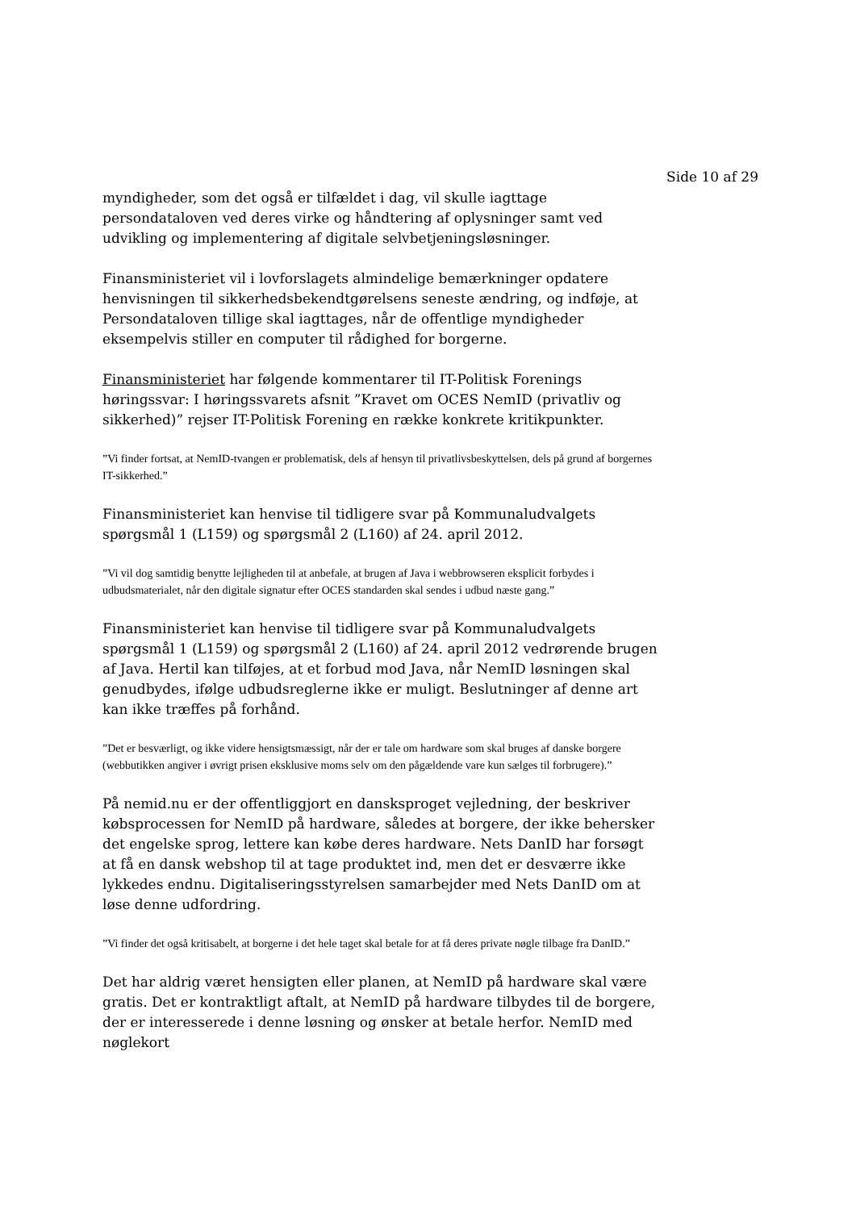Side 10 af 29
myndigheder, som det også er tilfældet i dag, vil skulle iagttage persondataloven ved deres virke og håndtering af oplysninger samt ved udvikling og implementering af digitale selvbetjeningsløsninger.
Finansministeriet vil i lovforslagets almindelige bemærkninger opdatere henvisningen til sikkerhedsbekendtgørelsens seneste ændring, og indføje, at Persondataloven tillige skal iagttages, når de offentlige myndigheder eksempelvis stiller en computer til rådighed for borgerne.
Finansministeriet har følgende kommentarer til IT-Politisk Forenings høringssvar: I høringssvarets afsnit ”Kravet om OCES NemID (privatliv og sikkerhed)” rejser IT-Politisk Forening en række konkrete kritikpunkter.
”Vi finder fortsat, at NemID-tvangen er problematisk, dels af hensyn til privatlivsbeskyttelsen, dels på grund af borgernes IT-sikkerhed.”
Finansministeriet kan henvise til tidligere svar på Kommunaludvalgets spørgsmål 1 (L159) og spørgsmål 2 (L160) af 24. april 2012.
”Vi vil dog samtidig benytte lejligheden til at anbefale, at brugen af Java i webbrowseren eksplicit forbydes i udbudsmaterialet, når den digitale signatur efter OCES standarden skal sendes i udbud næste gang.”
Finansministeriet kan henvise til tidligere svar på Kommunaludvalgets spørgsmål 1 (L159) og spørgsmål 2 (L160) af 24. april 2012 vedrørende brugen af Java. Hertil kan tilføjes, at et forbud mod Java, når NemID løsningen skal genudbydes, ifølge udbudsreglerne ikke er muligt. Beslutninger af denne art kan ikke træffes på forhånd.
”Det er besværligt, og ikke videre hensigtsmæssigt, når der er tale om hardware som skal bruges af danske borgere (webbutikken angiver i øvrigt prisen eksklusive moms selv om den pågældende vare kun sælges til forbrugere).”
På nemid.nu er der offentliggjort en dansksproget vejledning, der beskriver købsprocessen for NemID på hardware, således at borgere, der ikke behersker det engelske sprog, lettere kan købe deres hardware. Nets DanID har forsøgt at få en dansk webshop til at tage produktet ind, men det er desværre ikke lykkedes endnu. Digitaliseringsstyrelsen samarbejder med Nets DanID om at løse denne udfordring.
”Vi finder det også kritisabelt, at borgerne i det hele taget skal betale for at få deres private nøgle tilbage fra DanID.”
Det har aldrig været hensigten eller planen, at NemID på hardware skal være gratis. Det er kontraktligt aftalt, at NemID på hardware tilbydes til de borgere, der er interesserede i denne løsning og ønsker at betale herfor. NemID med nøglekort